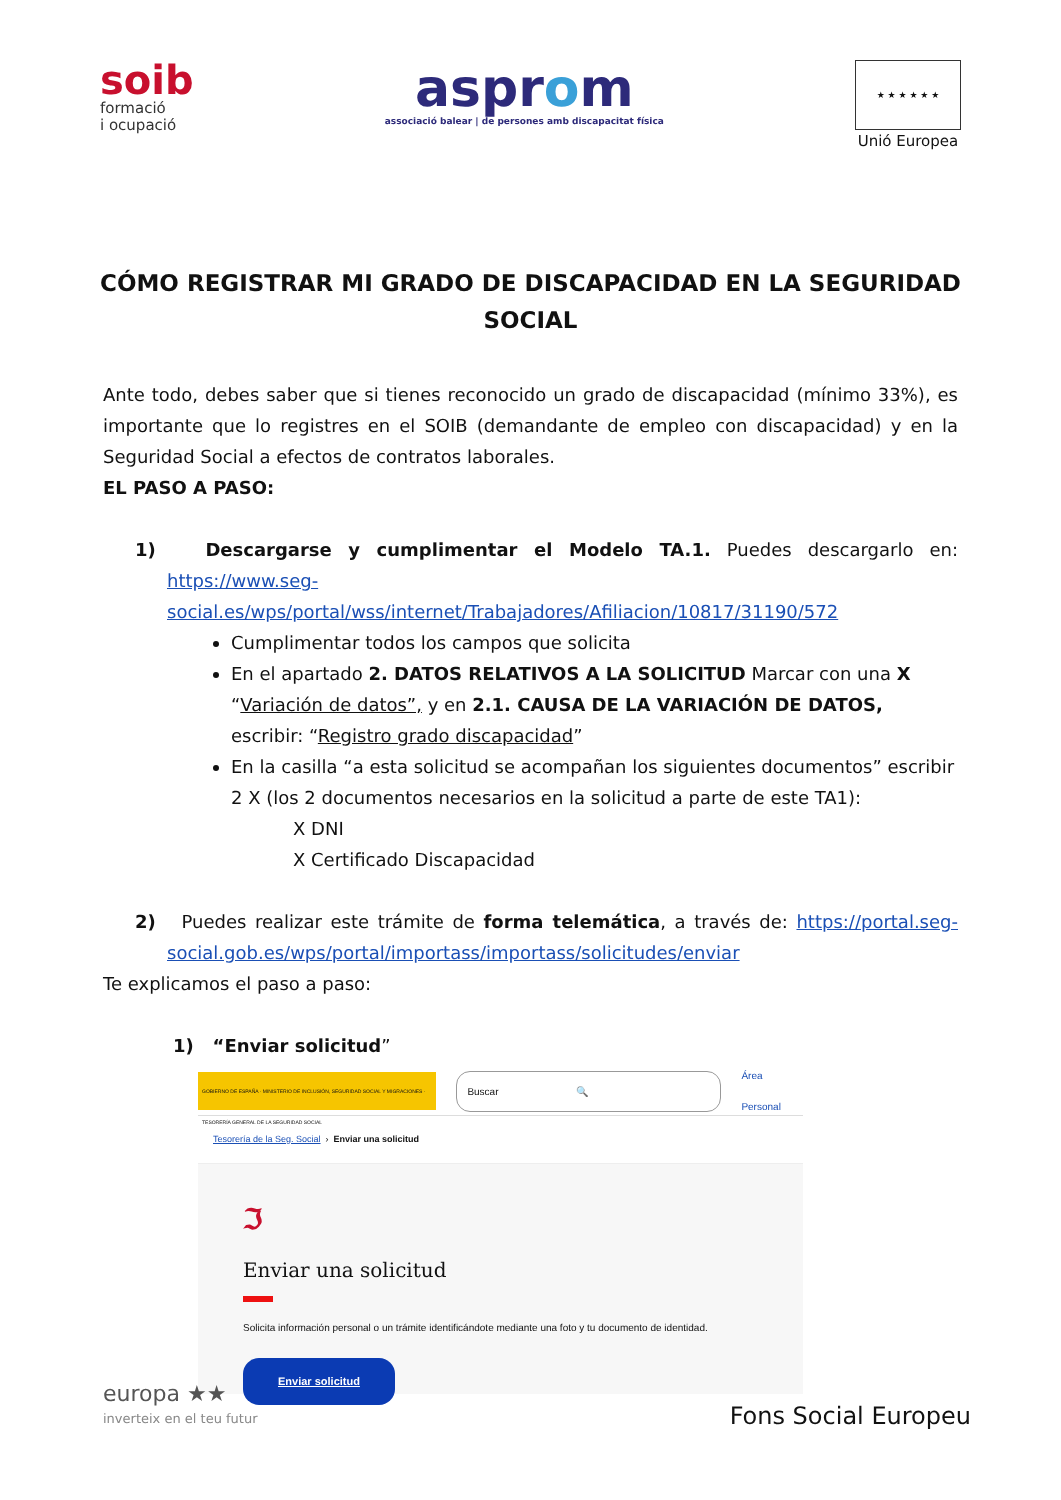soib
formació
i ocupació
asprom
associació balear | de persones amb discapacitat física
★ ★ ★ ★ ★ ★
Unió Europea
CÓMO REGISTRAR MI GRADO DE DISCAPACIDAD EN LA SEGURIDAD SOCIAL
Ante todo, debes saber que si tienes reconocido un grado de discapacidad (mínimo 33%), es importante que lo registres en el SOIB (demandante de empleo con discapacidad) y en la Seguridad Social a efectos de contratos laborales.
EL PASO A PASO:
1) Descargarse y cumplimentar el Modelo TA.1. Puedes descargarlo en: https://www.seg-social.es/wps/portal/wss/internet/Trabajadores/Afiliacion/10817/31190/572
Cumplimentar todos los campos que solicita
En el apartado 2. DATOS RELATIVOS A LA SOLICITUD Marcar con una X “Variación de datos”, y en 2.1. CAUSA DE LA VARIACIÓN DE DATOS, escribir: “Registro grado discapacidad”
En la casilla “a esta solicitud se acompañan los siguientes documentos” escribir 2 X (los 2 documentos necesarios en la solicitud a parte de este TA1):
X DNI
X Certificado Discapacidad
2) Puedes realizar este trámite de forma telemática, a través de: https://portal.seg-social.gob.es/wps/portal/importass/importass/solicitudes/enviar
Te explicamos el paso a paso:
1) “Enviar solicitud”
GOBIERNO DE ESPAÑA · MINISTERIO DE INCLUSIÓN, SEGURIDAD SOCIAL Y MIGRACIONES · TESORERÍA GENERAL DE LA SEGURIDAD SOCIAL
Buscar 🔍
Área Personal
Tesorería de la Seg. Social › Enviar una solicitud
ℑ
Enviar una solicitud
Solicita información personal o un trámite identificándote mediante una foto y tu documento de identidad.
Enviar solicitud
europa ★★
inverteix en el teu futur
Fons Social Europeu